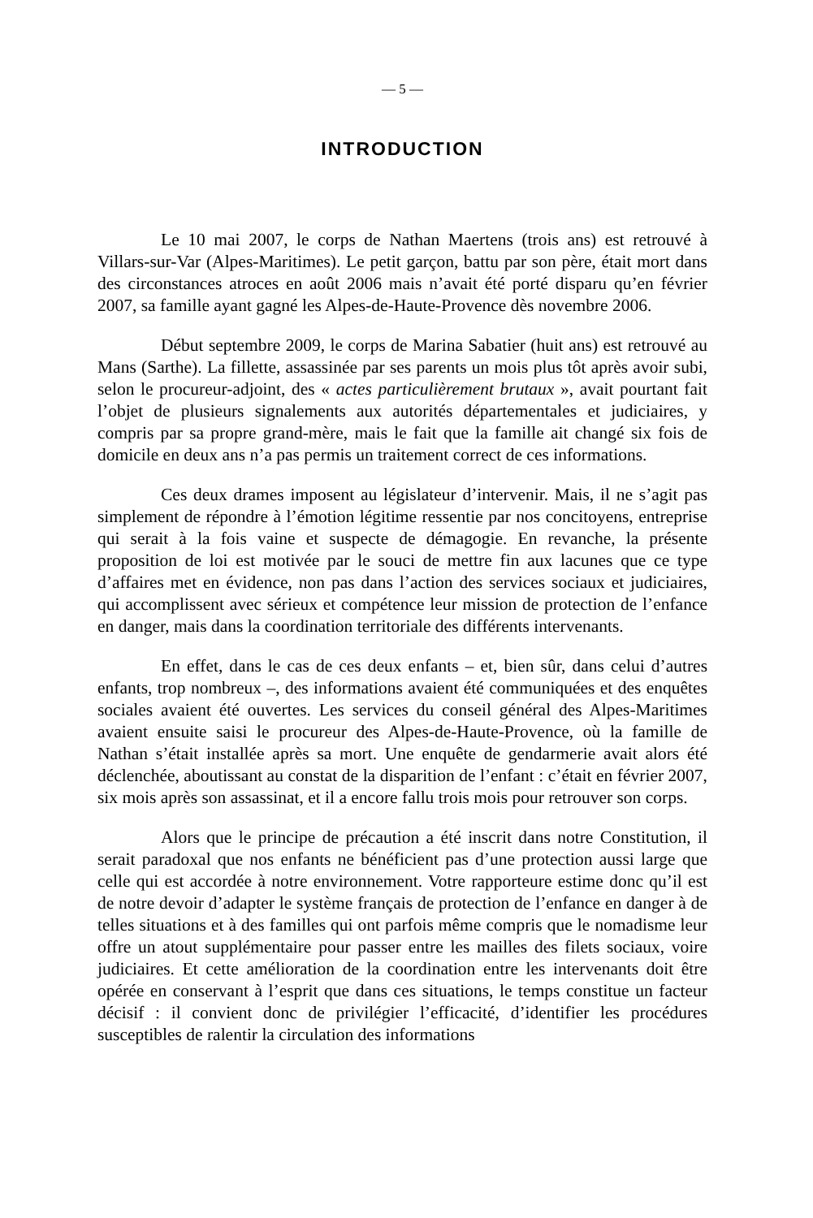— 5 —
INTRODUCTION
Le 10 mai 2007, le corps de Nathan Maertens (trois ans) est retrouvé à Villars-sur-Var (Alpes-Maritimes). Le petit garçon, battu par son père, était mort dans des circonstances atroces en août 2006 mais n’avait été porté disparu qu’en février 2007, sa famille ayant gagné les Alpes-de-Haute-Provence dès novembre 2006.
Début septembre 2009, le corps de Marina Sabatier (huit ans) est retrouvé au Mans (Sarthe). La fillette, assassinée par ses parents un mois plus tôt après avoir subi, selon le procureur-adjoint, des « actes particulièrement brutaux », avait pourtant fait l’objet de plusieurs signalements aux autorités départementales et judiciaires, y compris par sa propre grand-mère, mais le fait que la famille ait changé six fois de domicile en deux ans n’a pas permis un traitement correct de ces informations.
Ces deux drames imposent au législateur d’intervenir. Mais, il ne s’agit pas simplement de répondre à l’émotion légitime ressentie par nos concitoyens, entreprise qui serait à la fois vaine et suspecte de démagogie. En revanche, la présente proposition de loi est motivée par le souci de mettre fin aux lacunes que ce type d’affaires met en évidence, non pas dans l’action des services sociaux et judiciaires, qui accomplissent avec sérieux et compétence leur mission de protection de l’enfance en danger, mais dans la coordination territoriale des différents intervenants.
En effet, dans le cas de ces deux enfants – et, bien sûr, dans celui d’autres enfants, trop nombreux –, des informations avaient été communiquées et des enquêtes sociales avaient été ouvertes. Les services du conseil général des Alpes-Maritimes avaient ensuite saisi le procureur des Alpes-de-Haute-Provence, où la famille de Nathan s’était installée après sa mort. Une enquête de gendarmerie avait alors été déclenchée, aboutissant au constat de la disparition de l’enfant : c’était en février 2007, six mois après son assassinat, et il a encore fallu trois mois pour retrouver son corps.
Alors que le principe de précaution a été inscrit dans notre Constitution, il serait paradoxal que nos enfants ne bénéficient pas d’une protection aussi large que celle qui est accordée à notre environnement. Votre rapporteure estime donc qu’il est de notre devoir d’adapter le système français de protection de l’enfance en danger à de telles situations et à des familles qui ont parfois même compris que le nomadisme leur offre un atout supplémentaire pour passer entre les mailles des filets sociaux, voire judiciaires. Et cette amélioration de la coordination entre les intervenants doit être opérée en conservant à l’esprit que dans ces situations, le temps constitue un facteur décisif : il convient donc de privilégier l’efficacité, d’identifier les procédures susceptibles de ralentir la circulation des informations